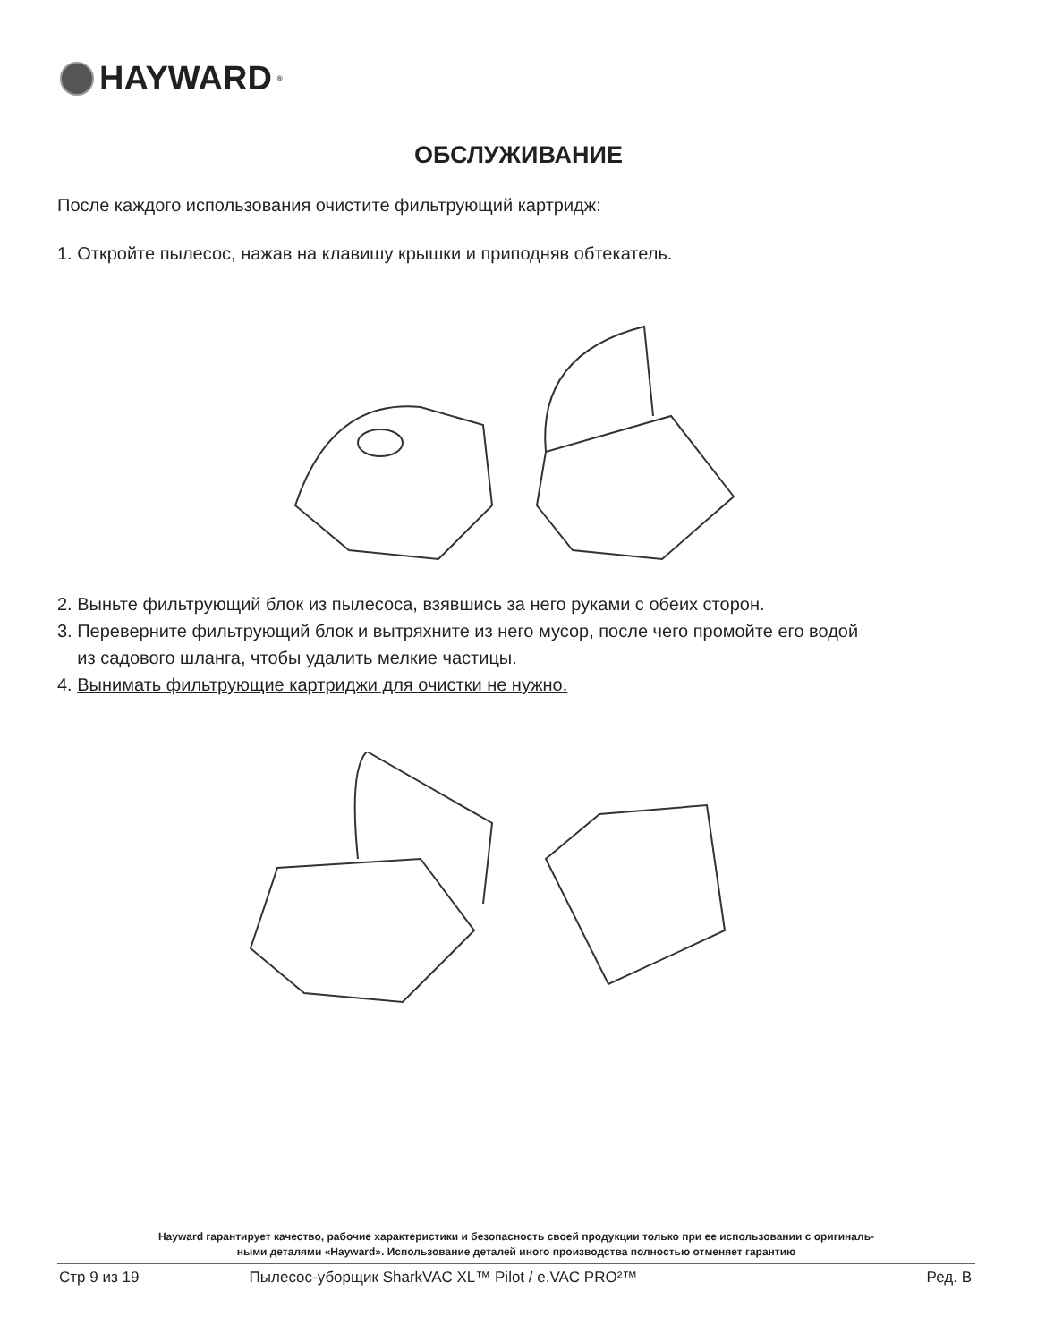HAYWARD<sup>®</sup>
ОБСЛУЖИВАНИЕ
После каждого использования очистите фильтрующий картридж:
1. Откройте пылесос, нажав на клавишу крышки и приподняв обтекатель.
2. Выньте фильтрующий блок из пылесоса, взявшись за него руками с обеих сторон.
3. Переверните фильтрующий блок и вытряхните из него мусор, после чего промойте его водой
из садового шланга, чтобы удалить мелкие частицы.
4. Вынимать фильтрующие картриджи для очистки не нужно.
Hayward гарантирует качество, рабочие характеристики и безопасность своей продукции только при ее использовании с оригиналь-
ными деталями «Hayward». Использование деталей иного производства полностью отменяет гарантию
Стр 9 из 19 Пылесос-уборщик SharkVAC XL™ Pilot / e.VAC PRO²™ Ред. B